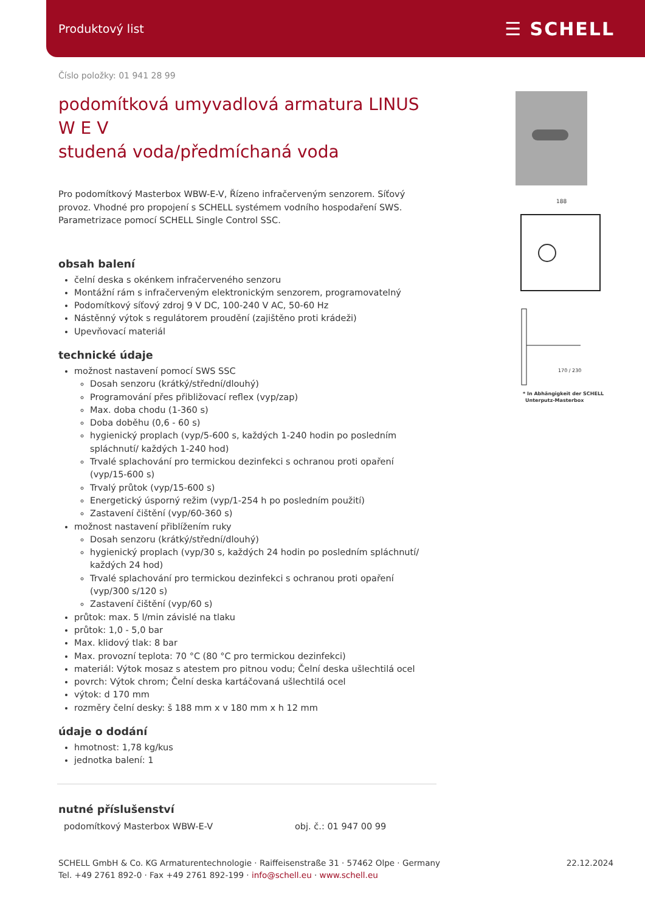Produktový list ☰ SCHELL
188
170 / 230
* In Abhängigkeit der SCHELL
Unterputz-Masterbox
Číslo položky: 01 941 28 99
podomítková umyvadlová armatura LINUS W E V
studená voda/předmíchaná voda
Pro podomítkový Masterbox WBW-E-V, Řízeno infračerveným senzorem. Síťový provoz. Vhodné pro propojení s SCHELL systémem vodního hospodaření SWS. Parametrizace pomocí SCHELL Single Control SSC.
obsah balení
čelní deska s okénkem infračerveného senzoru
Montážní rám s infračerveným elektronickým senzorem, programovatelný
Podomítkový síťový zdroj 9 V DC, 100-240 V AC, 50-60 Hz
Nástěnný výtok s regulátorem proudění (zajištěno proti krádeži)
Upevňovací materiál
technické údaje
možnost nastavení pomocí SWS SSC
Dosah senzoru (krátký/střední/dlouhý)
Programování přes přibližovací reflex (vyp/zap)
Max. doba chodu (1-360 s)
Doba doběhu (0,6 - 60 s)
hygienický proplach (vyp/5-600 s, každých 1-240 hodin po posledním spláchnutí/ každých 1-240 hod)
Trvalé splachování pro termickou dezinfekci s ochranou proti opaření (vyp/15-600 s)
Trvalý průtok (vyp/15-600 s)
Energetický úsporný režim (vyp/1-254 h po posledním použití)
Zastavení čištění (vyp/60-360 s)
možnost nastavení přiblížením ruky
Dosah senzoru (krátký/střední/dlouhý)
hygienický proplach (vyp/30 s, každých 24 hodin po posledním spláchnutí/ každých 24 hod)
Trvalé splachování pro termickou dezinfekci s ochranou proti opaření (vyp/300 s/120 s)
Zastavení čištění (vyp/60 s)
průtok: max. 5 l/min závislé na tlaku
průtok: 1,0 - 5,0 bar
Max. klidový tlak: 8 bar
Max. provozní teplota: 70 °C (80 °C pro termickou dezinfekci)
materiál: Výtok mosaz s atestem pro pitnou vodu; Čelní deska ušlechtilá ocel
povrch: Výtok chrom; Čelní deska kartáčovaná ušlechtilá ocel
výtok: d 170 mm
rozměry čelní desky: š 188 mm x v 180 mm x h 12 mm
údaje o dodání
hmotnost: 1,78 kg/kus
jednotka balení: 1
nutné příslušenství
podomítkový Masterbox WBW-E-V obj. č.: 01 947 00 99
SCHELL GmbH & Co. KG Armaturentechnologie · Raiffeisenstraße 31 · 57462 Olpe · Germany
Tel. +49 2761 892-0 · Fax +49 2761 892-199 · info@schell.eu · www.schell.eu
22.12.2024